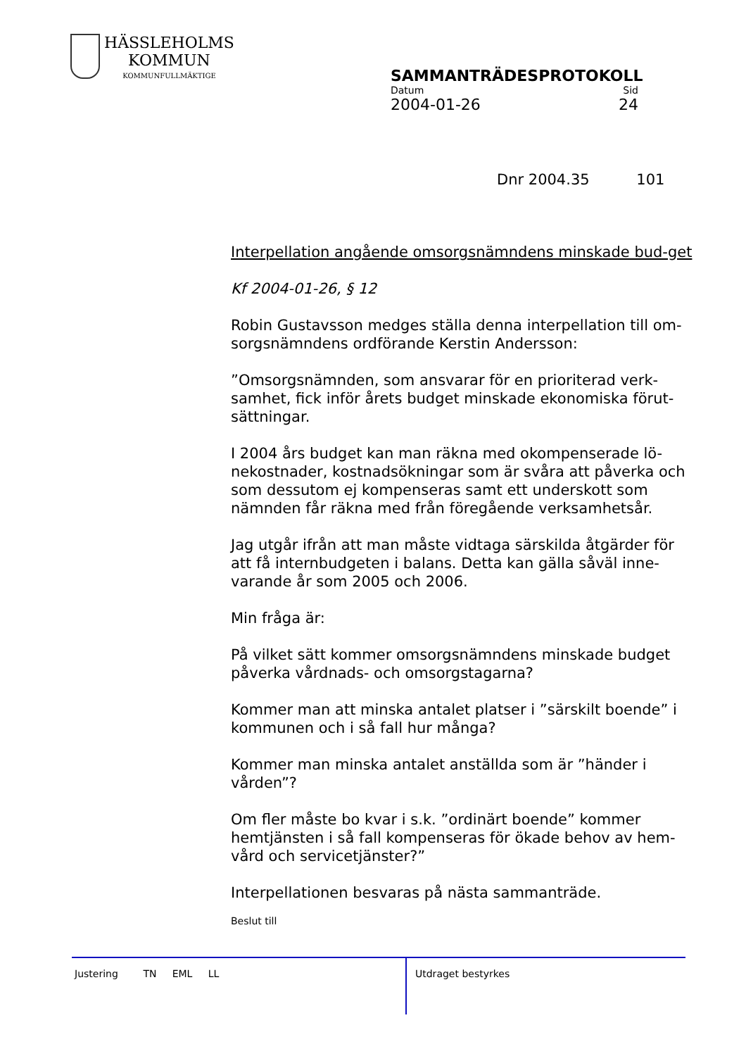HÄSSLEHOLMS
KOMMUN
KOMMUNFULLMÄKTIGE
SAMMANTRÄDESPROTOKOLL
Datum Sid
2004-01-26 24
Dnr 2004.35 101
Interpellation angående omsorgsnämndens minskade bud-get
Kf 2004-01-26, § 12
Robin Gustavsson medges ställa denna interpellation till om-sorgsnämndens ordförande Kerstin Andersson:
”Omsorgsnämnden, som ansvarar för en prioriterad verk-samhet, fick inför årets budget minskade ekonomiska förut-sättningar.
I 2004 års budget kan man räkna med okompenserade lö-nekostnader, kostnadsökningar som är svåra att påverka och som dessutom ej kompenseras samt ett underskott som nämnden får räkna med från föregående verksamhetsår.
Jag utgår ifrån att man måste vidtaga särskilda åtgärder för att få internbudgeten i balans. Detta kan gälla såväl inne-varande år som 2005 och 2006.
Min fråga är:
På vilket sätt kommer omsorgsnämndens minskade budget påverka vårdnads- och omsorgstagarna?
Kommer man att minska antalet platser i ”särskilt boende” i kommunen och i så fall hur många?
Kommer man minska antalet anställda som är ”händer i vården”?
Om fler måste bo kvar i s.k. ”ordinärt boende” kommer hemtjänsten i så fall kompenseras för ökade behov av hem-vård och servicetjänster?”
Interpellationen besvaras på nästa sammanträde.
Beslut till
Justering TN EML LL Utdraget bestyrkes